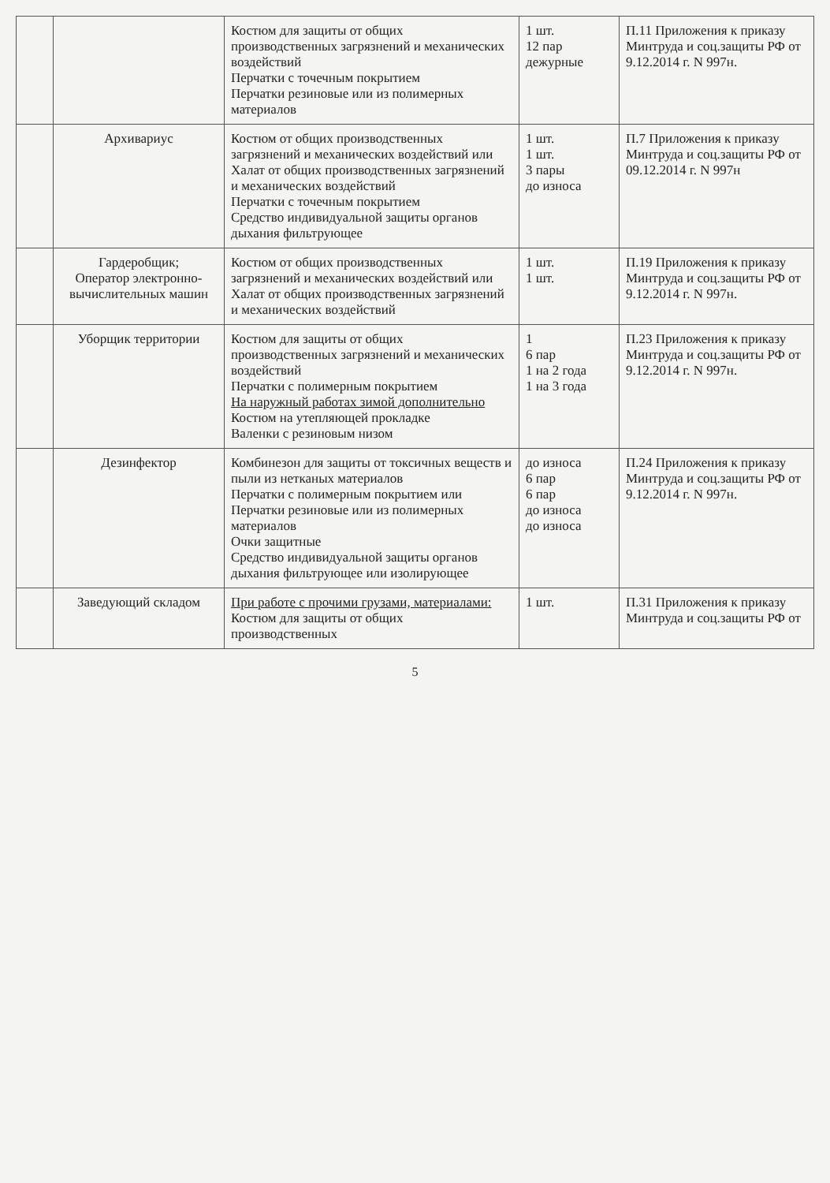| | | Костюм для защиты от общих производственных загрязнений и механических воздействий Перчатки с точечным покрытием Перчатки резиновые или из полимерных материалов | 1 шт. 12 пар дежурные | П.11 Приложения к приказу Минтруда и соц.защиты РФ от 9.12.2014 г. N 997н. |
| | Архивариус | Костюм от общих производственных загрязнений и механических воздействий или Халат от общих производственных загрязнений и механических воздействий Перчатки с точечным покрытием Средство индивидуальной защиты органов дыхания фильтрующее | 1 шт. 1 шт. 3 пары до износа | П.7 Приложения к приказу Минтруда и соц.защиты РФ от 09.12.2014 г. N 997н |
| | Гардеробщик; Оператор электронно-вычислительных машин | Костюм от общих производственных загрязнений и механических воздействий или Халат от общих производственных загрязнений и механических воздействий | 1 шт. 1 шт. | П.19 Приложения к приказу Минтруда и соц.защиты РФ от 9.12.2014 г. N 997н. |
| | Уборщик территории | Костюм для защиты от общих производственных загрязнений и механических воздействий Перчатки с полимерным покрытием На наружный работах зимой дополнительно Костюм на утепляющей прокладке Валенки с резиновым низом | 1 6 пар 1 на 2 года 1 на 3 года | П.23 Приложения к приказу Минтруда и соц.защиты РФ от 9.12.2014 г. N 997н. |
| | Дезинфектор | Комбинезон для защиты от токсичных веществ и пыли из нетканых материалов Перчатки с полимерным покрытием или Перчатки резиновые или из полимерных материалов Очки защитные Средство индивидуальной защиты органов дыхания фильтрующее или изолирующее | до износа 6 пар 6 пар до износа до износа | П.24 Приложения к приказу Минтруда и соц.защиты РФ от 9.12.2014 г. N 997н. |
| | Заведующий складом | При работе с прочими грузами, материалами: Костюм для защиты от общих производственных | 1 шт. | П.31 Приложения к приказу Минтруда и соц.защиты РФ от |
5